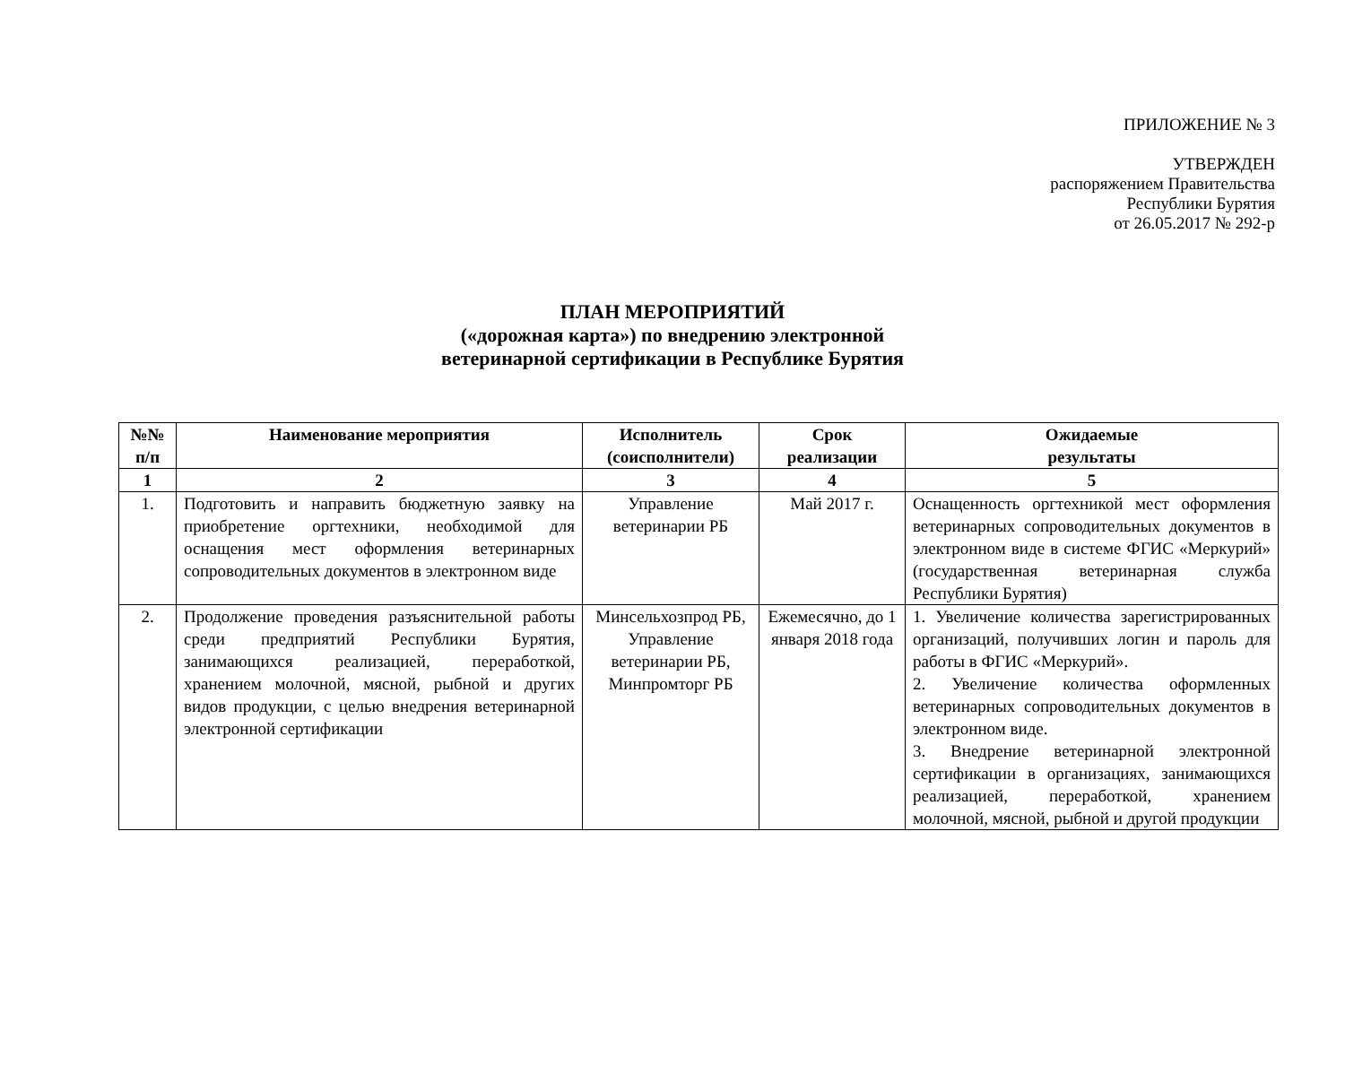ПРИЛОЖЕНИЕ № 3
УТВЕРЖДЕН
распоряжением Правительства
Республики Бурятия
от 26.05.2017 № 292-р
ПЛАН МЕРОПРИЯТИЙ
(«дорожная карта») по внедрению электронной
ветеринарной сертификации в Республике Бурятия
| №№ п/п | Наименование мероприятия | Исполнитель (соисполнители) | Срок реализации | Ожидаемые результаты |
| --- | --- | --- | --- | --- |
| 1 | 2 | 3 | 4 | 5 |
| 1. | Подготовить и направить бюджетную заявку на приобретение оргтехники, необходимой для оснащения мест оформления ветеринарных сопроводительных документов в электронном виде | Управление ветеринарии РБ | Май 2017 г. | Оснащенность оргтехникой мест оформления ветеринарных сопроводительных документов в электронном виде в системе ФГИС «Меркурий» (государственная ветеринарная служба Республики Бурятия) |
| 2. | Продолжение проведения разъяснительной работы среди предприятий Республики Бурятия, занимающихся реализацией, переработкой, хранением молочной, мясной, рыбной и других видов продукции, с целью внедрения ветеринарной электронной сертификации | Минсельхозпрод РБ, Управление ветеринарии РБ, Минпромторг РБ | Ежемесячно, до 1 января 2018 года | 1. Увеличение количества зарегистрированных организаций, получивших логин и пароль для работы в ФГИС «Меркурий». 2. Увеличение количества оформленных ветеринарных сопроводительных документов в электронном виде. 3. Внедрение ветеринарной электронной сертификации в организациях, занимающихся реализацией, переработкой, хранением молочной, мясной, рыбной и другой продукции |